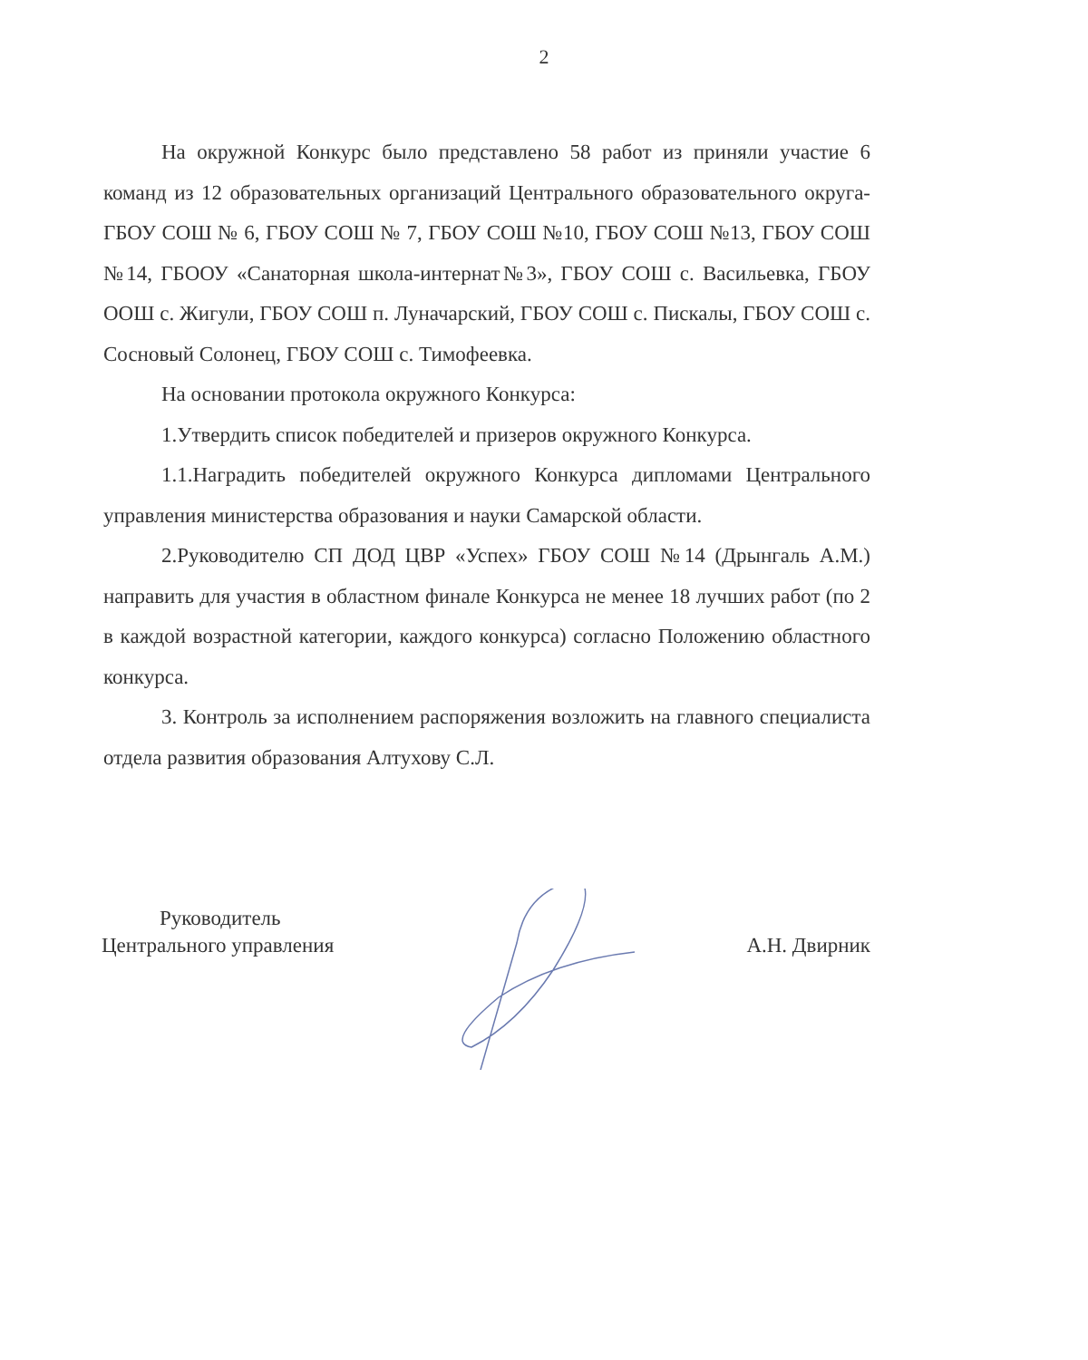2
На окружной Конкурс было представлено 58 работ из приняли участие 6 команд из 12 образовательных организаций Центрального образовательного округа- ГБОУ СОШ № 6, ГБОУ СОШ № 7, ГБОУ СОШ №10, ГБОУ СОШ №13, ГБОУ СОШ №14, ГБООУ «Санаторная школа-интернат№3», ГБОУ СОШ с. Васильевка, ГБОУ ООШ с. Жигули, ГБОУ СОШ п. Луначарский, ГБОУ СОШ с. Пискалы, ГБОУ СОШ с. Сосновый Солонец, ГБОУ СОШ с. Тимофеевка.
На основании протокола окружного Конкурса:
1.Утвердить список победителей и призеров окружного Конкурса.
1.1.Наградить победителей окружного Конкурса дипломами Центрального управления министерства образования и науки Самарской области.
2.Руководителю СП ДОД ЦВР «Успех» ГБОУ СОШ №14 (Дрынгаль А.М.) направить для участия в областном финале Конкурса не менее 18 лучших работ (по 2 в каждой возрастной категории, каждого конкурса) согласно Положению областного конкурса.
3. Контроль за исполнением распоряжения возложить на главного специалиста отдела развития образования Алтухову С.Л.
Руководитель
Центрального управления
А.Н. Двирник